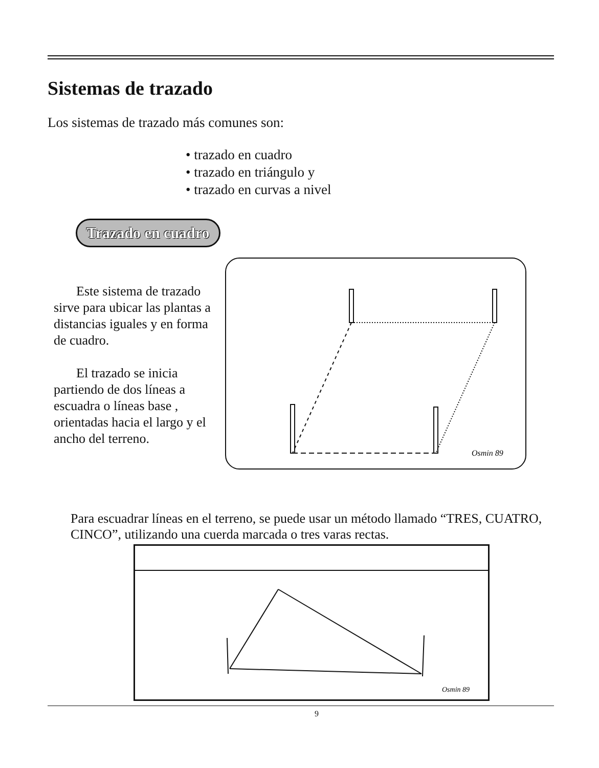Sistemas de trazado
Los sistemas de trazado más comunes son:
• trazado en cuadro
• trazado en triángulo y
• trazado en curvas a nivel
Trazado en cuadro
Este sistema de trazado sirve para ubicar las plantas a distancias iguales y en forma de cuadro.
El trazado se inicia partiendo de dos líneas a escuadra o líneas base , orientadas hacia el largo y el ancho del terreno.
Osmin 89
Para escuadrar líneas en el terreno, se puede usar un método llamado “TRES, CUATRO, CINCO”, utilizando una cuerda marcada o tres varas rectas.
Osmin 89
9